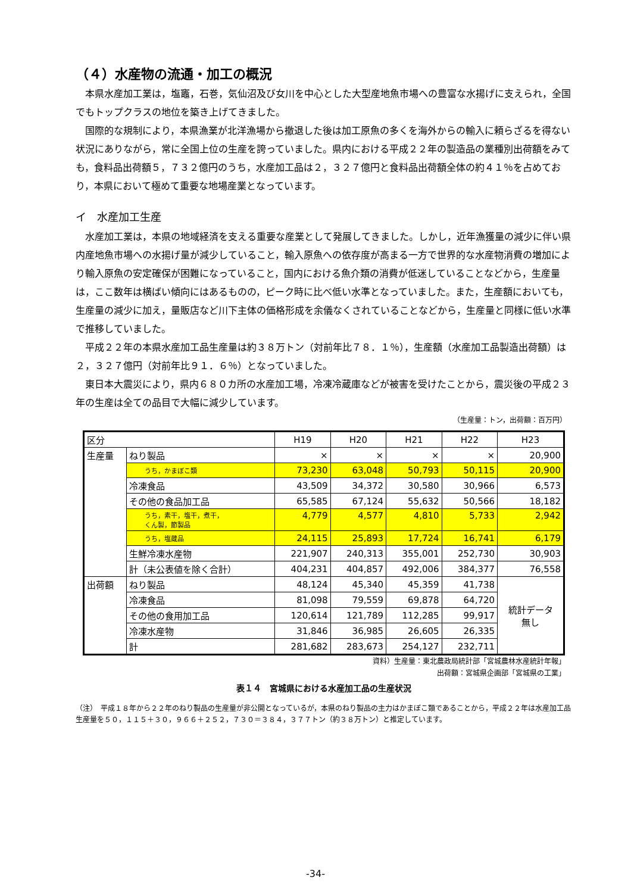（４）水産物の流通・加工の概況
本県水産加工業は，塩竈，石巻，気仙沼及び女川を中心とした大型産地魚市場への豊富な水揚げに支えられ，全国でもトップクラスの地位を築き上げてきました。
国際的な規制により，本県漁業が北洋漁場から撤退した後は加工原魚の多くを海外からの輸入に頼らざるを得ない状況にありながら，常に全国上位の生産を誇っていました。県内における平成２２年の製造品の業種別出荷額をみても，食料品出荷額５，７３２億円のうち，水産加工品は２，３２７億円と食料品出荷額全体の約４１％を占めており，本県において極めて重要な地場産業となっています。
イ　水産加工生産
水産加工業は，本県の地域経済を支える重要な産業として発展してきました。しかし，近年漁獲量の減少に伴い県内産地魚市場への水揚げ量が減少していること，輸入原魚への依存度が高まる一方で世界的な水産物消費の増加により輸入原魚の安定確保が困難になっていること，国内における魚介類の消費が低迷していることなどから，生産量は，ここ数年は横ばい傾向にはあるものの，ピーク時に比べ低い水準となっていました。また，生産額においても，生産量の減少に加え，量販店など川下主体の価格形成を余儀なくされていることなどから，生産量と同様に低い水準で推移していました。
平成２２年の本県水産加工品生産量は約３８万トン（対前年比７８．１％），生産額（水産加工品製造出荷額）は２，３２７億円（対前年比９１．６％）となっていました。
東日本大震災により，県内６８０カ所の水産加工場，冷凍冷蔵庫などが被害を受けたことから，震災後の平成２３年の生産は全ての品目で大幅に減少しています。
（生産量：トン，出荷額：百万円）
| 区分 | | H19 | H20 | H21 | H22 | H23 |
| --- | --- | --- | --- | --- | --- | --- |
| 生産量 | ねり製品 | × | × | × | × | 20,900 |
| | うち，かまぼこ類 | 73,230 | 63,048 | 50,793 | 50,115 | 20,900 |
| | 冷凍食品 | 43,509 | 34,372 | 30,580 | 30,966 | 6,573 |
| | その他の食品加工品 | 65,585 | 67,124 | 55,632 | 50,566 | 18,182 |
| | うち，素干，塩干，煮干， くん製，節製品 | 4,779 | 4,577 | 4,810 | 5,733 | 2,942 |
| | うち，塩蔵品 | 24,115 | 25,893 | 17,724 | 16,741 | 6,179 |
| | 生鮮冷凍水産物 | 221,907 | 240,313 | 355,001 | 252,730 | 30,903 |
| | 計（未公表値を除く合計） | 404,231 | 404,857 | 492,006 | 384,377 | 76,558 |
| 出荷額 | ねり製品 | 48,124 | 45,340 | 45,359 | 41,738 | 統計データ 無し |
| | 冷凍食品 | 81,098 | 79,559 | 69,878 | 64,720 | |
| | その他の食用加工品 | 120,614 | 121,789 | 112,285 | 99,917 | |
| | 冷凍水産物 | 31,846 | 36,985 | 26,605 | 26,335 | |
| | 計 | 281,682 | 283,673 | 254,127 | 232,711 | |
資料）生産量：東北農政局統計部「宮城農林水産統計年報」
出荷額：宮城県企画部「宮城県の工業」
表１４　宮城県における水産加工品の生産状況
（注）　平成１８年から２２年のねり製品の生産量が非公開となっているが，本県のねり製品の主力はかまぼこ類であることから，平成２２年は水産加工品生産量を５０，１１５＋３０，９６６＋２５２，７３０＝３８４，３７７トン（約３８万トン）と推定しています。
-34-